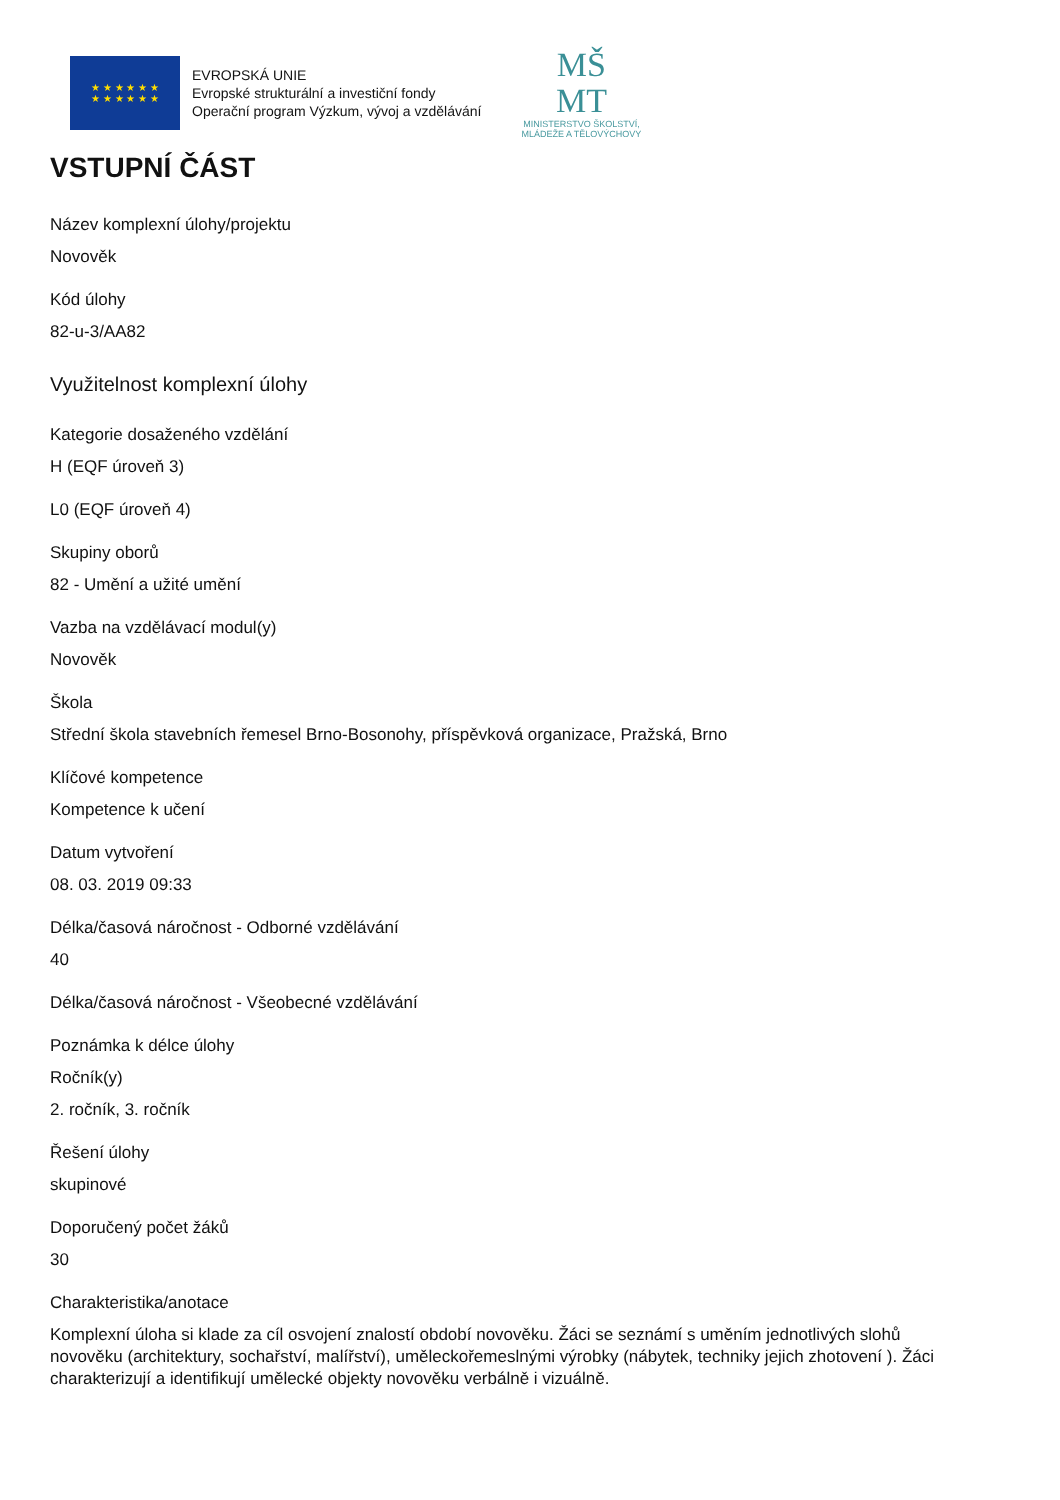★ ★ ★ ★ ★ ★
★ ★ ★ ★ ★ ★
EVROPSKÁ UNIE
Evropské strukturální a investiční fondy
Operační program Výzkum, vývoj a vzdělávání
MŠ
MT
MINISTERSTVO ŠKOLSTVÍ,
MLÁDEŽE A TĚLOVÝCHOVY
VSTUPNÍ ČÁST
Název komplexní úlohy/projektu
Novověk
Kód úlohy
82-u-3/AA82
Využitelnost komplexní úlohy
Kategorie dosaženého vzdělání
H (EQF úroveň 3)
L0 (EQF úroveň 4)
Skupiny oborů
82 - Umění a užité umění
Vazba na vzdělávací modul(y)
Novověk
Škola
Střední škola stavebních řemesel Brno-Bosonohy, příspěvková organizace, Pražská, Brno
Klíčové kompetence
Kompetence k učení
Datum vytvoření
08. 03. 2019 09:33
Délka/časová náročnost - Odborné vzdělávání
40
Délka/časová náročnost - Všeobecné vzdělávání
Poznámka k délce úlohy
Ročník(y)
2. ročník, 3. ročník
Řešení úlohy
skupinové
Doporučený počet žáků
30
Charakteristika/anotace
Komplexní úloha si klade za cíl osvojení znalostí období novověku. Žáci se seznámí s uměním jednotlivých slohů novověku (architektury, sochařství, malířství), uměleckořemeslnými výrobky (nábytek, techniky jejich zhotovení ). Žáci charakterizují a identifikují umělecké objekty novověku verbálně i vizuálně.